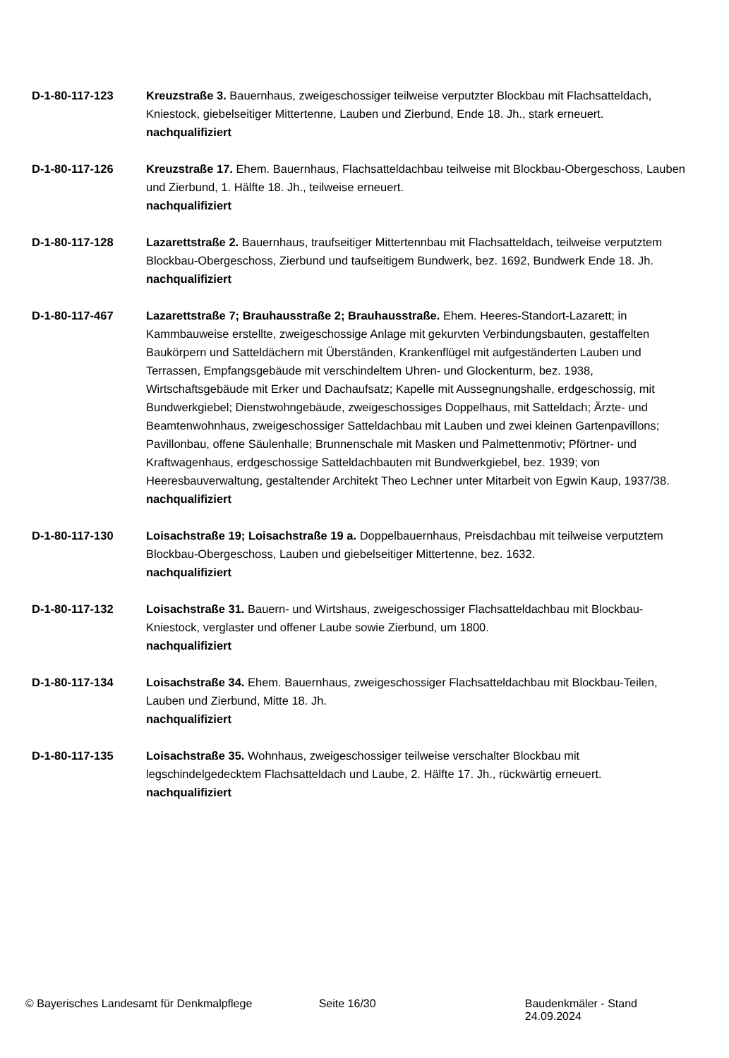D-1-80-117-123 Kreuzstraße 3. Bauernhaus, zweigeschossiger teilweise verputzter Blockbau mit Flachsatteldach, Kniestock, giebelseitiger Mittertenne, Lauben und Zierbund, Ende 18. Jh., stark erneuert.
nachqualifiziert
D-1-80-117-126 Kreuzstraße 17. Ehem. Bauernhaus, Flachsatteldachbau teilweise mit Blockbau-Obergeschoss, Lauben und Zierbund, 1. Hälfte 18. Jh., teilweise erneuert.
nachqualifiziert
D-1-80-117-128 Lazarettstraße 2. Bauernhaus, traufseitiger Mittertennbau mit Flachsatteldach, teilweise verputztem Blockbau-Obergeschoss, Zierbund und taufseitigem Bundwerk, bez. 1692, Bundwerk Ende 18. Jh.
nachqualifiziert
D-1-80-117-467 Lazarettstraße 7; Brauhausstraße 2; Brauhausstraße. Ehem. Heeres-Standort-Lazarett; in Kammbauweise erstellte, zweigeschossige Anlage mit gekurvten Verbindungsbauten, gestaffelten Baukörpern und Satteldächern mit Überständen, Krankenflügel mit aufgeständerten Lauben und Terrassen, Empfangsgebäude mit verschindeltem Uhren- und Glockenturm, bez. 1938, Wirtschaftsgebäude mit Erker und Dachaufsatz; Kapelle mit Aussegnungshalle, erdgeschossig, mit Bundwerkgiebel; Dienstwohngebäude, zweigeschossiges Doppelhaus, mit Satteldach; Ärzte- und Beamtenwohnhaus, zweigeschossiger Satteldachbau mit Lauben und zwei kleinen Gartenpavillons; Pavillonbau, offene Säulenhalle; Brunnenschale mit Masken und Palmettenmotiv; Pförtner- und Kraftwagenhaus, erdgeschossige Satteldachbauten mit Bundwerkgiebel, bez. 1939; von Heeresbauverwaltung, gestaltender Architekt Theo Lechner unter Mitarbeit von Egwin Kaup, 1937/38.
nachqualifiziert
D-1-80-117-130 Loisachstraße 19; Loisachstraße 19 a. Doppelbauernhaus, Preisdachbau mit teilweise verputztem Blockbau-Obergeschoss, Lauben und giebelseitiger Mittertenne, bez. 1632.
nachqualifiziert
D-1-80-117-132 Loisachstraße 31. Bauern- und Wirtshaus, zweigeschossiger Flachsatteldachbau mit Blockbau-Kniestock, verglaster und offener Laube sowie Zierbund, um 1800.
nachqualifiziert
D-1-80-117-134 Loisachstraße 34. Ehem. Bauernhaus, zweigeschossiger Flachsatteldachbau mit Blockbau-Teilen, Lauben und Zierbund, Mitte 18. Jh.
nachqualifiziert
D-1-80-117-135 Loisachstraße 35. Wohnhaus, zweigeschossiger teilweise verschalter Blockbau mit legschindelgedecktem Flachsatteldach und Laube, 2. Hälfte 17. Jh., rückwärtig erneuert.
nachqualifiziert
© Bayerisches Landesamt für Denkmalpflege Seite 16/30 Baudenkmäler - Stand 24.09.2024